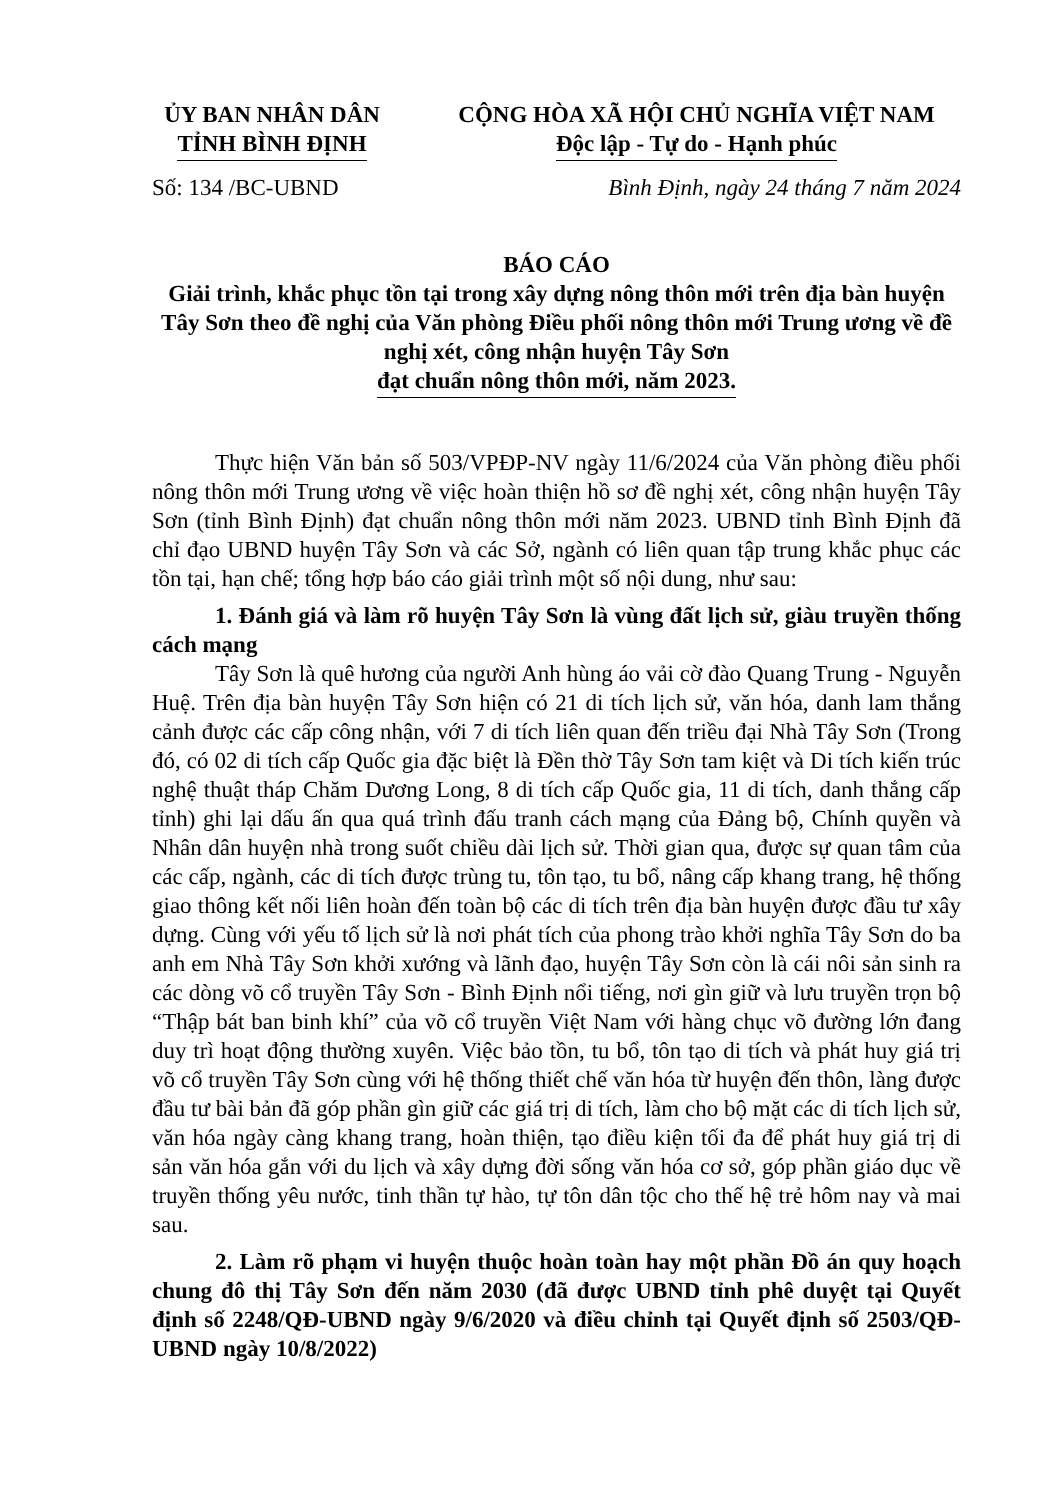ỦY BAN NHÂN DÂN
TỈNH BÌNH ĐỊNH
CỘNG HÒA XÃ HỘI CHỦ NGHĨA VIỆT NAM
Độc lập - Tự do - Hạnh phúc
Số: 134 /BC-UBND Bình Định, ngày 24 tháng 7 năm 2024
BÁO CÁO
Giải trình, khắc phục tồn tại trong xây dựng nông thôn mới trên địa bàn huyện Tây Sơn theo đề nghị của Văn phòng Điều phối nông thôn mới Trung ương về đề nghị xét, công nhận huyện Tây Sơn
đạt chuẩn nông thôn mới, năm 2023.
Thực hiện Văn bản số 503/VPĐP-NV ngày 11/6/2024 của Văn phòng điều phối nông thôn mới Trung ương về việc hoàn thiện hồ sơ đề nghị xét, công nhận huyện Tây Sơn (tỉnh Bình Định) đạt chuẩn nông thôn mới năm 2023. UBND tỉnh Bình Định đã chỉ đạo UBND huyện Tây Sơn và các Sở, ngành có liên quan tập trung khắc phục các tồn tại, hạn chế; tổng hợp báo cáo giải trình một số nội dung, như sau:
1. Đánh giá và làm rõ huyện Tây Sơn là vùng đất lịch sử, giàu truyền thống cách mạng
Tây Sơn là quê hương của người Anh hùng áo vải cờ đào Quang Trung - Nguyễn Huệ. Trên địa bàn huyện Tây Sơn hiện có 21 di tích lịch sử, văn hóa, danh lam thắng cảnh được các cấp công nhận, với 7 di tích liên quan đến triều đại Nhà Tây Sơn (Trong đó, có 02 di tích cấp Quốc gia đặc biệt là Đền thờ Tây Sơn tam kiệt và Di tích kiến trúc nghệ thuật tháp Chăm Dương Long, 8 di tích cấp Quốc gia, 11 di tích, danh thắng cấp tỉnh) ghi lại dấu ấn qua quá trình đấu tranh cách mạng của Đảng bộ, Chính quyền và Nhân dân huyện nhà trong suốt chiều dài lịch sử. Thời gian qua, được sự quan tâm của các cấp, ngành, các di tích được trùng tu, tôn tạo, tu bổ, nâng cấp khang trang, hệ thống giao thông kết nối liên hoàn đến toàn bộ các di tích trên địa bàn huyện được đầu tư xây dựng. Cùng với yếu tố lịch sử là nơi phát tích của phong trào khởi nghĩa Tây Sơn do ba anh em Nhà Tây Sơn khởi xướng và lãnh đạo, huyện Tây Sơn còn là cái nôi sản sinh ra các dòng võ cổ truyền Tây Sơn - Bình Định nổi tiếng, nơi gìn giữ và lưu truyền trọn bộ “Thập bát ban binh khí” của võ cổ truyền Việt Nam với hàng chục võ đường lớn đang duy trì hoạt động thường xuyên. Việc bảo tồn, tu bổ, tôn tạo di tích và phát huy giá trị võ cổ truyền Tây Sơn cùng với hệ thống thiết chế văn hóa từ huyện đến thôn, làng được đầu tư bài bản đã góp phần gìn giữ các giá trị di tích, làm cho bộ mặt các di tích lịch sử, văn hóa ngày càng khang trang, hoàn thiện, tạo điều kiện tối đa để phát huy giá trị di sản văn hóa gắn với du lịch và xây dựng đời sống văn hóa cơ sở, góp phần giáo dục về truyền thống yêu nước, tinh thần tự hào, tự tôn dân tộc cho thế hệ trẻ hôm nay và mai sau.
2. Làm rõ phạm vi huyện thuộc hoàn toàn hay một phần Đồ án quy hoạch chung đô thị Tây Sơn đến năm 2030 (đã được UBND tỉnh phê duyệt tại Quyết định số 2248/QĐ-UBND ngày 9/6/2020 và điều chỉnh tại Quyết định số 2503/QĐ-UBND ngày 10/8/2022)